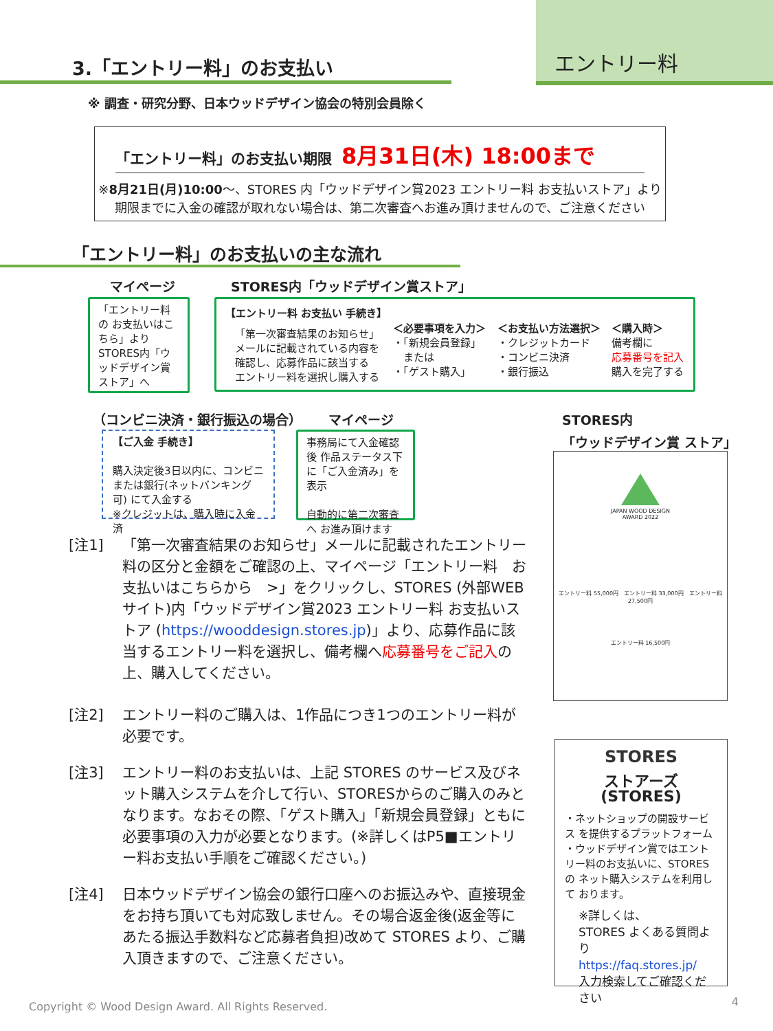エントリー料 3.「エントリー料」のお支払い
※ 調査・研究分野、日本ウッドデザイン協会の特別会員除く
「エントリー料」のお支払い期限 8月31日(木) 18:00まで
※8月21日(月)10:00～、STORES 内「ウッドデザイン賞2023 エントリー料 お支払いストア」より
期限までに入金の確認が取れない場合は、第二次審査へお進み頂けませんので、ご注意ください
「エントリー料」のお支払いの主な流れ
マイページ STORES内「ウッドデザイン賞ストア」
「エントリー料の お支払いはこちら」より STORES内「ウッドデザイン賞ストア」へ
【エントリー料 お支払い 手続き】
「第一次審査結果のお知らせ」
メールに記載されている内容を
確認し、応募作品に該当する
エントリー料を選択し購入する
＜必要事項を入力＞
・「新規会員登録」
　または
・「ゲスト購入」
＜お支払い方法選択＞
・クレジットカード
・コンビニ決済
・銀行振込
＜購入時＞
備考欄に
応募番号を記入
購入を完了する
（コンビニ決済・銀行振込の場合） マイページ
STORES内
「ウッドデザイン賞 ストア」
【ご入金 手続き】
購入決定後3日以内に、コンビニ または銀行(ネットバンキング可) にて入金する
※クレジットは、購入時に入金済
事務局にて入金確認後 作品ステータス下に「ご入金済み」を表示
自動的に第二次審査へ お進み頂けます
JAPAN WOOD DESIGN
AWARD 2022
エントリー料 55,000円　エントリー料 33,000円　エントリー料 27,500円
エントリー料 16,500円
[注1] 「第一次審査結果のお知らせ」メールに記載されたエントリー料の区分と金額をご確認の上、マイページ「エントリー料　お支払いはこちらから　>」をクリックし、STORES (外部WEBサイト)内「ウッドデザイン賞2023 エントリー料 お支払いストア (https://wooddesign.stores.jp)」より、応募作品に該当するエントリー料を選択し、備考欄へ応募番号をご記入の上、購入してください。
[注2] エントリー料のご購入は、1作品につき1つのエントリー料が必要です。
[注3] エントリー料のお支払いは、上記 STORES のサービス及びネット購入システムを介して行い、STORESからのご購入のみとなります。なおその際、「ゲスト購入」「新規会員登録」ともに必要事項の入力が必要となります。(※詳しくはP5■エントリー料お支払い手順をご確認ください。)
[注4] 日本ウッドデザイン協会の銀行口座へのお振込みや、直接現金をお持ち頂いても対応致しません。その場合返金後(返金等にあたる振込手数料など応募者負担)改めて STORES より、ご購入頂きますので、ご注意ください。
STORES
ストアーズ(STORES)
・ネットショップの開設サービス を提供するプラットフォーム
・ウッドデザイン賞ではエントリー料のお支払いに、STORESの ネット購入システムを利用して おります。
※詳しくは、
STORES よくある質問より
https://faq.stores.jp/
入力検索してご確認ください
Copyright © Wood Design Award. All Rights Reserved.
4